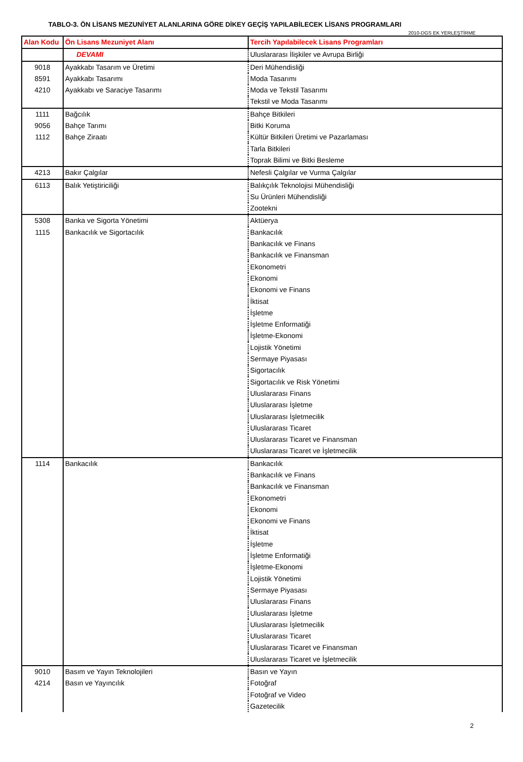TABLO-3. ÖN LİSANS MEZUNİYET ALANLARINA GÖRE DİKEY GEÇİŞ YAPILABİLECEK LİSANS PROGRAMLARI
2010-DGS EK YERLEŞTİRME
| Alan Kodu | Ön Lisans Mezuniyet Alanı | Tercih Yapılabilecek Lisans Programları |
| --- | --- | --- |
| | DEVAMI | Uluslararası İlişkiler ve Avrupa Birliği |
| 9018 | Ayakkabı Tasarım ve Üretimi | Deri Mühendisliği |
| 8591 | Ayakkabı Tasarımı | Moda Tasarımı |
| 4210 | Ayakkabı ve Saraciye Tasarımı | Moda ve Tekstil Tasarımı |
| | | Tekstil ve Moda Tasarımı |
| 1111 | Bağcılık | Bahçe Bitkileri |
| 9056 | Bahçe Tarımı | Bitki Koruma |
| 1112 | Bahçe Ziraatı | Kültür Bitkileri Üretimi ve Pazarlaması |
| | | Tarla Bitkileri |
| | | Toprak Bilimi ve Bitki Besleme |
| 4213 | Bakır Çalgılar | Nefesli Çalgılar ve Vurma Çalgılar |
| 6113 | Balık Yetiştiriciliği | Balıkçılık Teknolojisi Mühendisliği |
| | | Su Ürünleri Mühendisliği |
| | | Zootekni |
| 5308 | Banka ve Sigorta Yönetimi | Aktüerya |
| 1115 | Bankacılık ve Sigortacılık | Bankacılık |
| | | Bankacılık ve Finans |
| | | Bankacılık ve Finansman |
| | | Ekonometri |
| | | Ekonomi |
| | | Ekonomi ve Finans |
| | | İktisat |
| | | İşletme |
| | | İşletme Enformatiği |
| | | İşletme-Ekonomi |
| | | Lojistik Yönetimi |
| | | Sermaye Piyasası |
| | | Sigortacılık |
| | | Sigortacılık ve Risk Yönetimi |
| | | Uluslararası Finans |
| | | Uluslararası İşletme |
| | | Uluslararası İşletmecilik |
| | | Uluslararası Ticaret |
| | | Uluslararası Ticaret ve Finansman |
| | | Uluslararası Ticaret ve İşletmecilik |
| 1114 | Bankacılık | Bankacılık |
| | | Bankacılık ve Finans |
| | | Bankacılık ve Finansman |
| | | Ekonometri |
| | | Ekonomi |
| | | Ekonomi ve Finans |
| | | İktisat |
| | | İşletme |
| | | İşletme Enformatiği |
| | | İşletme-Ekonomi |
| | | Lojistik Yönetimi |
| | | Sermaye Piyasası |
| | | Uluslararası Finans |
| | | Uluslararası İşletme |
| | | Uluslararası İşletmecilik |
| | | Uluslararası Ticaret |
| | | Uluslararası Ticaret ve Finansman |
| | | Uluslararası Ticaret ve İşletmecilik |
| 9010 | Basım ve Yayın Teknolojileri | Basın ve Yayın |
| 4214 | Basın ve Yayıncılık | Fotoğraf |
| | | Fotoğraf ve Video |
| | | Gazetecilik |
2